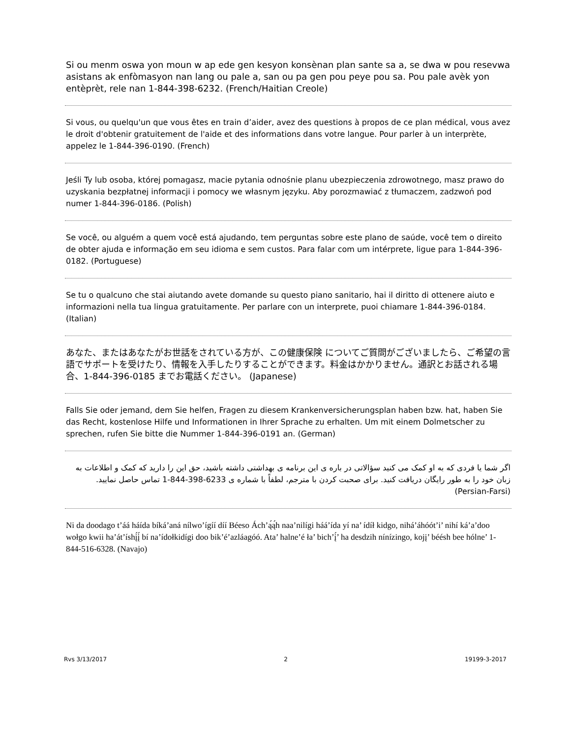Si ou menm oswa yon moun w ap ede gen kesyon konsènan plan sante sa a, se dwa w pou resevwa asistans ak enfòmasyon nan lang ou pale a, san ou pa gen pou peye pou sa. Pou pale avèk yon entèprèt, rele nan 1-844-398-6232. (French/Haitian Creole)
Si vous, ou quelqu'un que vous êtes en train d’aider, avez des questions à propos de ce plan médical, vous avez le droit d'obtenir gratuitement de l'aide et des informations dans votre langue. Pour parler à un interprète, appelez le 1-844-396-0190. (French)
Jeśli Ty lub osoba, której pomagasz, macie pytania odnośnie planu ubezpieczenia zdrowotnego, masz prawo do uzyskania bezpłatnej informacji i pomocy we własnym języku. Aby porozmawiać z tłumaczem, zadzwoń pod numer 1-844-396-0186. (Polish)
Se você, ou alguém a quem você está ajudando, tem perguntas sobre este plano de saúde, você tem o direito de obter ajuda e informação em seu idioma e sem custos. Para falar com um intérprete, ligue para 1-844-396-0182. (Portuguese)
Se tu o qualcuno che stai aiutando avete domande su questo piano sanitario, hai il diritto di ottenere aiuto e informazioni nella tua lingua gratuitamente. Per parlare con un interprete, puoi chiamare 1-844-396-0184. (Italian)
あなた、またはあなたがお世話をされている方が、この健康保険 についてご質問がございましたら、ご希望の言語でサポートを受けたり、情報を入手したりすることができます。料金はかかりません。通訳とお話される場合、1-844-396-0185 までお電話ください。 (Japanese)
Falls Sie oder jemand, dem Sie helfen, Fragen zu diesem Krankenversicherungsplan haben bzw. hat, haben Sie das Recht, kostenlose Hilfe und Informationen in Ihrer Sprache zu erhalten. Um mit einem Dolmetscher zu sprechen, rufen Sie bitte die Nummer 1-844-396-0191 an. (German)
اگر شما يا فردی که به او کمک می کنيد سؤالاتی در باره ی اين برنامه ی بهداشتی داشته باشيد، حق اين را داريد که کمک و اطلاعات به زبان خود را به طور رايگان دريافت کنيد. برای صحبت کردن با مترجم، لطفاً با شماره ی 1-844-398-6233 تماس حاصل نماييد. (Persian-Farsi)
Ni da doodago t’áá háída bíká’aná nílwo’ígíí díí Béeso Ách’ą́ą́h naa’nilígi háá’ída yí na’ ídíł kidgo, nihá’áhóót’i’ nihí ká’a’doo wołgo kwii ha’át’íshį́į́ bí na’ídołkidígi doo bik’é’azláagóó. Ata’ halne’é ła’ bich’į́’ ha desdzih nínízingo, kojį’ béésh bee hólne’ 1-844-516-6328. (Navajo)
Rvs 3/13/2017 2 19199-3-2017